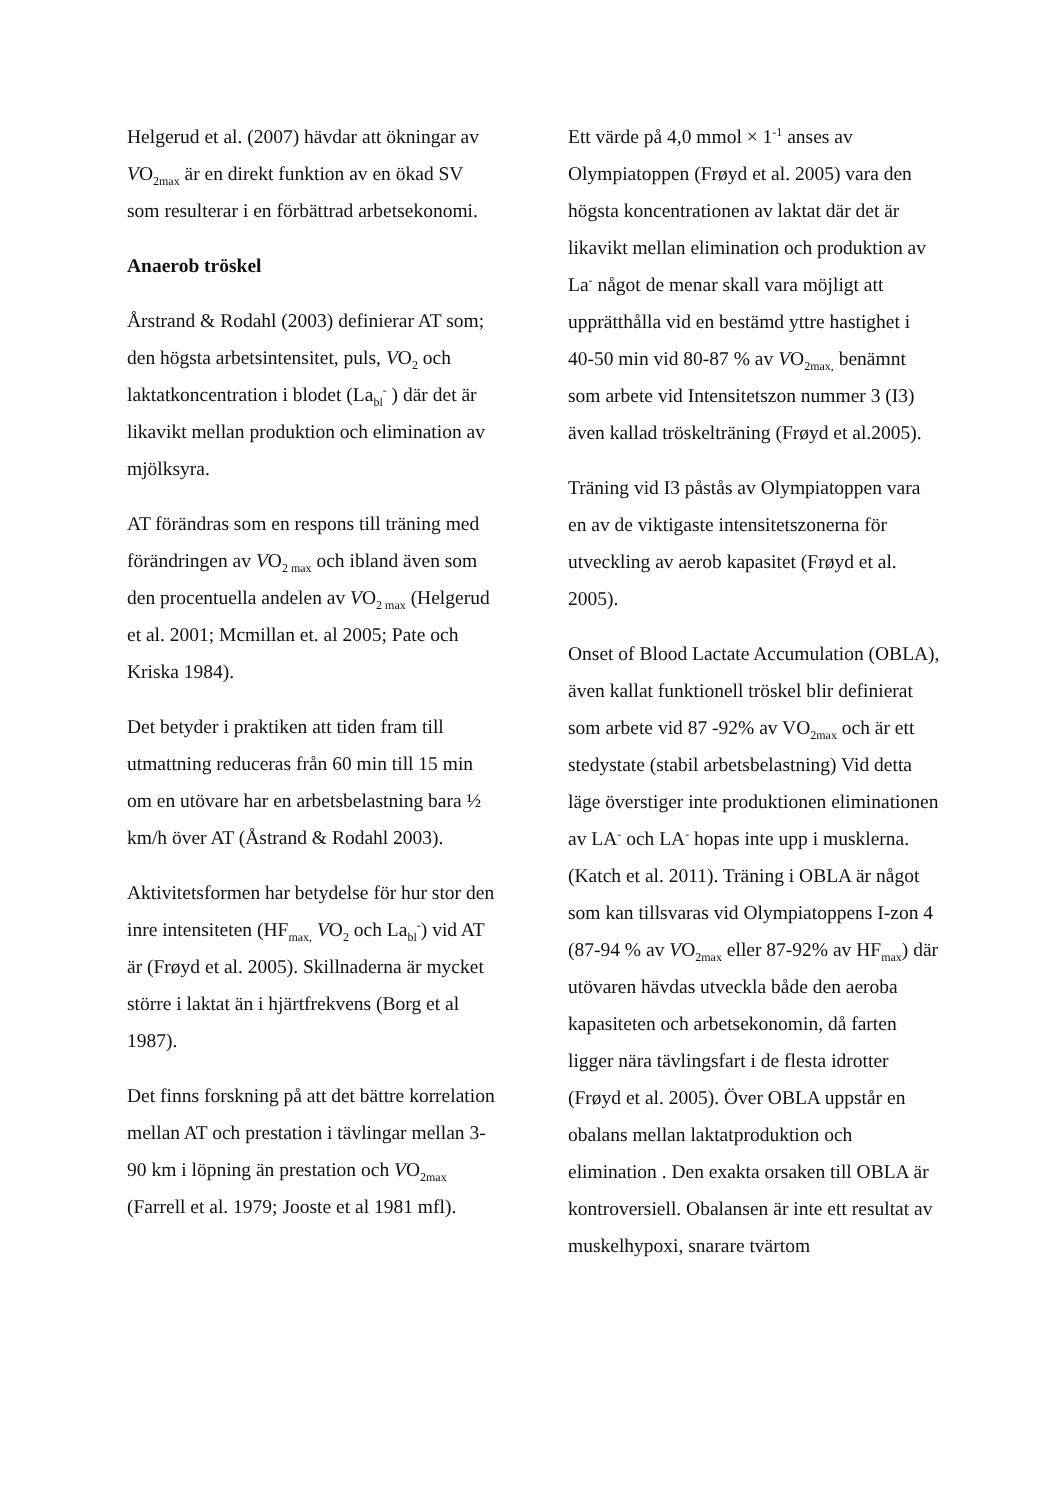Helgerud et al. (2007) hävdar att ökningar av VO<sub>2max</sub> är en direkt funktion av en ökad SV som resulterar i en förbättrad arbetsekonomi.
Anaerob tröskel
Årstrand & Rodahl (2003) definierar AT som; den högsta arbetsintensitet, puls, VO<sub>2</sub> och laktatkoncentration i blodet (La<sub>bl</sub><sup>-</sup> ) där det är likavikt mellan produktion och elimination av mjölksyra.
AT förändras som en respons till träning med förändringen av VO<sub>2 max</sub> och ibland även som den procentuella andelen av VO<sub>2 max</sub> (Helgerud et al. 2001; Mcmillan et. al 2005; Pate och Kriska 1984).
Det betyder i praktiken att tiden fram till utmattning reduceras från 60 min till 15 min om en utövare har en arbetsbelastning bara ½ km/h över AT (Åstrand & Rodahl 2003).
Aktivitetsformen har betydelse för hur stor den inre intensiteten (HF<sub>max,</sub> VO<sub>2</sub> och La<sub>bl</sub><sup>-</sup>) vid AT är (Frøyd et al. 2005). Skillnaderna är mycket större i laktat än i hjärtfrekvens (Borg et al 1987).
Det finns forskning på att det bättre korrelation mellan AT och prestation i tävlingar mellan 3-90 km i löpning än prestation och VO<sub>2max</sub> (Farrell et al. 1979; Jooste et al 1981 mfl).
Ett värde på 4,0 mmol × 1<sup>-1</sup> anses av Olympiatoppen (Frøyd et al. 2005) vara den högsta koncentrationen av laktat där det är likavikt mellan elimination och produktion av La<sup>-</sup> något de menar skall vara möjligt att upprätthålla vid en bestämd yttre hastighet i 40-50 min vid 80-87 % av VO<sub>2max,</sub> benämnt som arbete vid Intensitetszon nummer 3 (I3) även kallad tröskelträning (Frøyd et al.2005).
Träning vid I3 påstås av Olympiatoppen vara en av de viktigaste intensitetszonerna för utveckling av aerob kapasitet (Frøyd et al. 2005).
Onset of Blood Lactate Accumulation (OBLA), även kallat funktionell tröskel blir definierat som arbete vid 87 -92% av VO<sub>2max</sub> och är ett stedystate (stabil arbetsbelastning) Vid detta läge överstiger inte produktionen eliminationen av LA<sup>-</sup> och LA<sup>-</sup> hopas inte upp i musklerna. (Katch et al. 2011). Träning i OBLA är något som kan tillsvaras vid Olympiatoppens I-zon 4 (87-94 % av VO<sub>2max</sub> eller 87-92% av HF<sub>max</sub>) där utövaren hävdas utveckla både den aeroba kapasiteten och arbetsekonomin, då farten ligger nära tävlingsfart i de flesta idrotter (Frøyd et al. 2005). Över OBLA uppstår en obalans mellan laktatproduktion och elimination . Den exakta orsaken till OBLA är kontroversiell. Obalansen är inte ett resultat av muskelhypoxi, snarare tvärtom